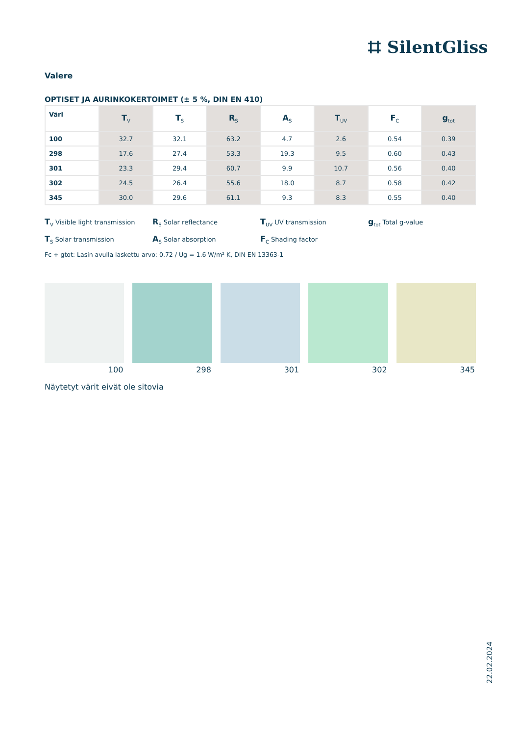⌗ SilentGliss
Valere
OPTISET JA AURINKOKERTOIMET (± 5 %, DIN EN 410)
| Väri | T<sub>V</sub> | T<sub>S</sub> | R<sub>S</sub> | A<sub>S</sub> | T<sub>UV</sub> | F<sub>C</sub> | g<sub>tot</sub> |
| --- | --- | --- | --- | --- | --- | --- | --- |
| 100 | 32.7 | 32.1 | 63.2 | 4.7 | 2.6 | 0.54 | 0.39 |
| 298 | 17.6 | 27.4 | 53.3 | 19.3 | 9.5 | 0.60 | 0.43 |
| 301 | 23.3 | 29.4 | 60.7 | 9.9 | 10.7 | 0.56 | 0.40 |
| 302 | 24.5 | 26.4 | 55.6 | 18.0 | 8.7 | 0.58 | 0.42 |
| 345 | 30.0 | 29.6 | 61.1 | 9.3 | 8.3 | 0.55 | 0.40 |
T<sub>V</sub> Visible light transmission
R<sub>S</sub> Solar reflectance
T<sub>UV</sub> UV transmission
g<sub>tot</sub> Total g-value
T<sub>S</sub> Solar transmission
A<sub>S</sub> Solar absorption
F<sub>C</sub> Shading factor
Fc + gtot: Lasin avulla laskettu arvo: 0.72 / Ug = 1.6 W/m² K, DIN EN 13363-1
100 298 301 302 345
Näytetyt värit eivät ole sitovia
22.02.2024